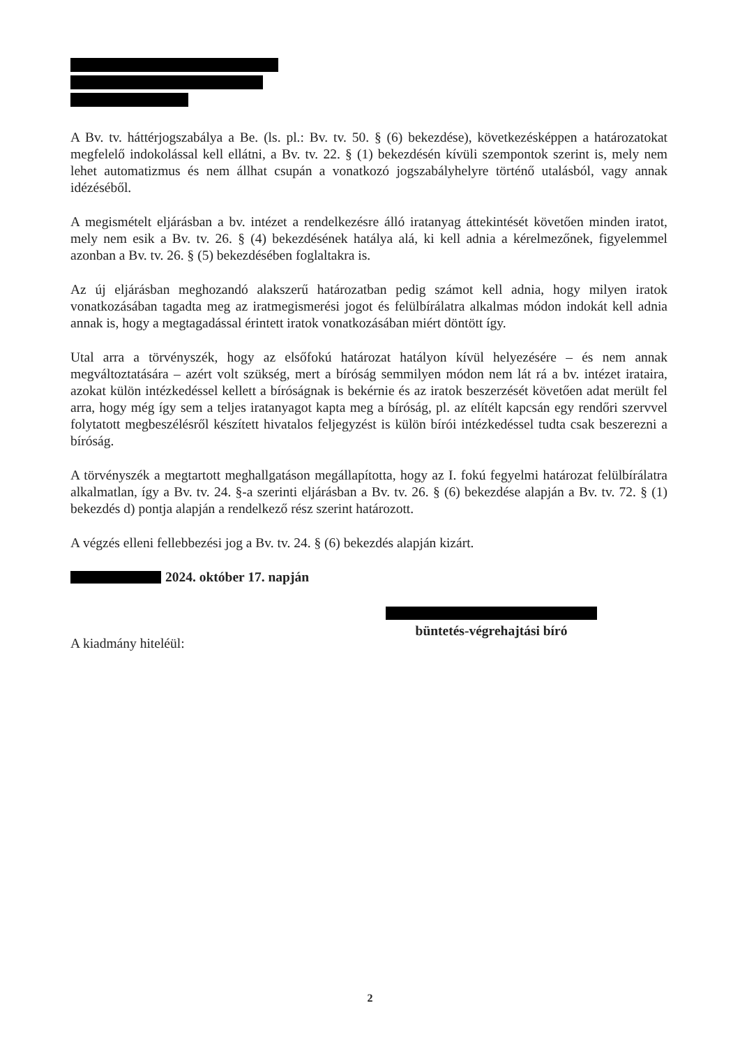A Bv. tv. háttérjogszabálya a Be. (ls. pl.: Bv. tv. 50. § (6) bekezdése), következésképpen a határozatokat megfelelő indokolással kell ellátni, a Bv. tv. 22. § (1) bekezdésén kívüli szempontok szerint is, mely nem lehet automatizmus és nem állhat csupán a vonatkozó jogszabályhelyre történő utalásból, vagy annak idézéséből.
A megismételt eljárásban a bv. intézet a rendelkezésre álló iratanyag áttekintését követően minden iratot, mely nem esik a Bv. tv. 26. § (4) bekezdésének hatálya alá, ki kell adnia a kérelmezőnek, figyelemmel azonban a Bv. tv. 26. § (5) bekezdésében foglaltakra is.
Az új eljárásban meghozandó alakszerű határozatban pedig számot kell adnia, hogy milyen iratok vonatkozásában tagadta meg az iratmegismerési jogot és felülbírálatra alkalmas módon indokát kell adnia annak is, hogy a megtagadással érintett iratok vonatkozásában miért döntött így.
Utal arra a törvényszék, hogy az elsőfokú határozat hatályon kívül helyezésére – és nem annak megváltoztatására – azért volt szükség, mert a bíróság semmilyen módon nem lát rá a bv. intézet irataira, azokat külön intézkedéssel kellett a bíróságnak is bekérnie és az iratok beszerzését követően adat merült fel arra, hogy még így sem a teljes iratanyagot kapta meg a bíróság, pl. az elítélt kapcsán egy rendőri szervvel folytatott megbeszélésről készített hivatalos feljegyzést is külön bírói intézkedéssel tudta csak beszerezni a bíróság.
A törvényszék a megtartott meghallgatáson megállapította, hogy az I. fokú fegyelmi határozat felülbírálatra alkalmatlan, így a Bv. tv. 24. §-a szerinti eljárásban a Bv. tv. 26. § (6) bekezdése alapján a Bv. tv. 72. § (1) bekezdés d) pontja alapján a rendelkező rész szerint határozott.
A végzés elleni fellebbezési jog a Bv. tv. 24. § (6) bekezdés alapján kizárt.
2024. október 17. napján
büntetés-végrehajtási bíró
A kiadmány hiteléül:
2